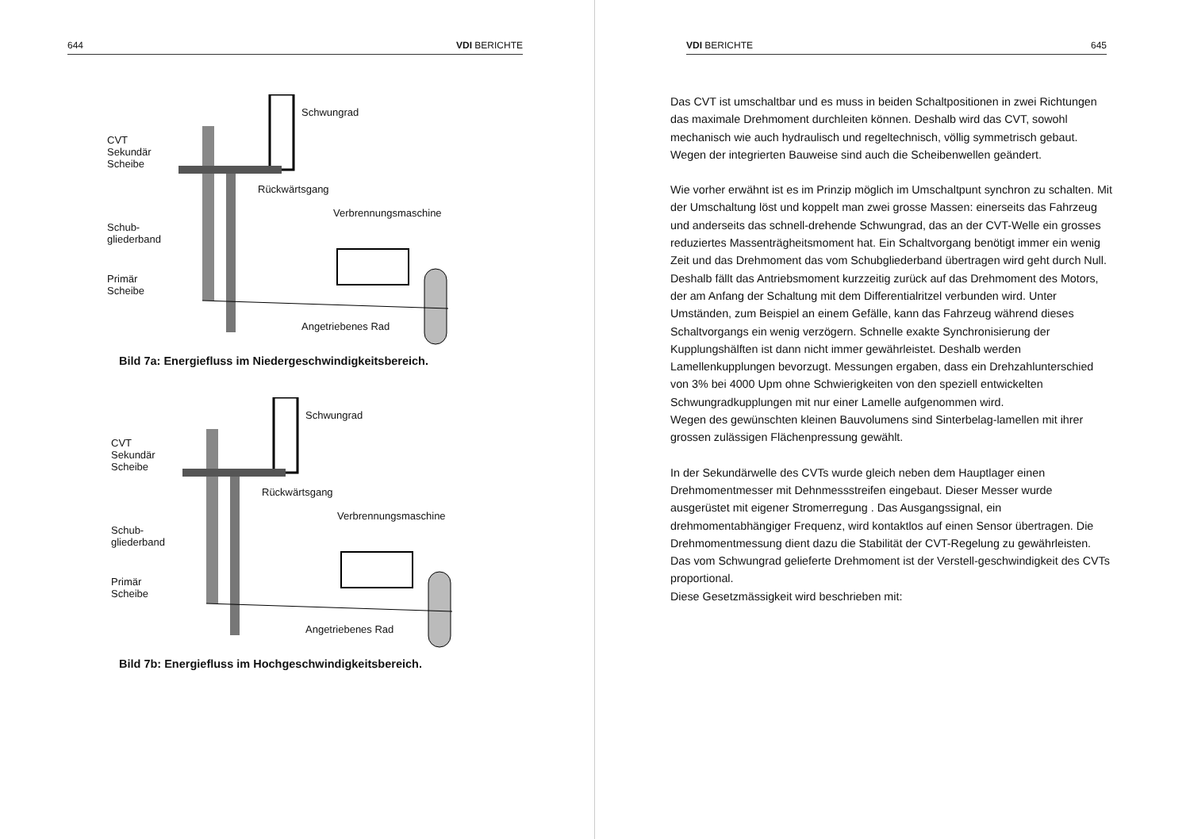644 VDI BERICHTE
Schwungrad
CVT
Sekundär
Scheibe
Rückwärtsgang
Verbrennungsmaschine
Schub-
gliederband
Primär
Scheibe
Angetriebenes Rad
Bild 7a: Energiefluss im Niedergeschwindigkeitsbereich.
Schwungrad
CVT
Sekundär
Scheibe
Rückwärtsgang
Verbrennungsmaschine
Schub-
gliederband
Primär
Scheibe
Angetriebenes Rad
Bild 7b: Energiefluss im Hochgeschwindigkeitsbereich.
VDI BERICHTE 645
Das CVT ist umschaltbar und es muss in beiden Schaltpositionen in zwei Richtungen das maximale Drehmoment durchleiten können. Deshalb wird das CVT, sowohl mechanisch wie auch hydraulisch und regeltechnisch, völlig symmetrisch gebaut. Wegen der integrierten Bauweise sind auch die Scheibenwellen geändert.
Wie vorher erwähnt ist es im Prinzip möglich im Umschaltpunt synchron zu schalten. Mit der Umschaltung löst und koppelt man zwei grosse Massen: einerseits das Fahrzeug und anderseits das schnell-drehende Schwungrad, das an der CVT-Welle ein grosses reduziertes Massenträgheitsmoment hat. Ein Schaltvorgang benötigt immer ein wenig Zeit und das Drehmoment das vom Schubgliederband übertragen wird geht durch Null. Deshalb fällt das Antriebsmoment kurzzeitig zurück auf das Drehmoment des Motors, der am Anfang der Schaltung mit dem Differentialritzel verbunden wird. Unter Umständen, zum Beispiel an einem Gefälle, kann das Fahrzeug während dieses Schaltvorgangs ein wenig verzögern. Schnelle exakte Synchronisierung der Kupplungshälften ist dann nicht immer gewährleistet. Deshalb werden Lamellenkupplungen bevorzugt. Messungen ergaben, dass ein Drehzahlunterschied von 3% bei 4000 Upm ohne Schwierigkeiten von den speziell entwickelten Schwungradkupplungen mit nur einer Lamelle aufgenommen wird.
Wegen des gewünschten kleinen Bauvolumens sind Sinterbelag-lamellen mit ihrer grossen zulässigen Flächenpressung gewählt.
In der Sekundärwelle des CVTs wurde gleich neben dem Hauptlager einen Drehmomentmesser mit Dehnmessstreifen eingebaut. Dieser Messer wurde ausgerüstet mit eigener Stromerregung . Das Ausgangssignal, ein drehmomentabhängiger Frequenz, wird kontaktlos auf einen Sensor übertragen. Die Drehmomentmessung dient dazu die Stabilität der CVT-Regelung zu gewährleisten.
Das vom Schwungrad gelieferte Drehmoment ist der Verstell-geschwindigkeit des CVTs proportional.
Diese Gesetzmässigkeit wird beschrieben mit: